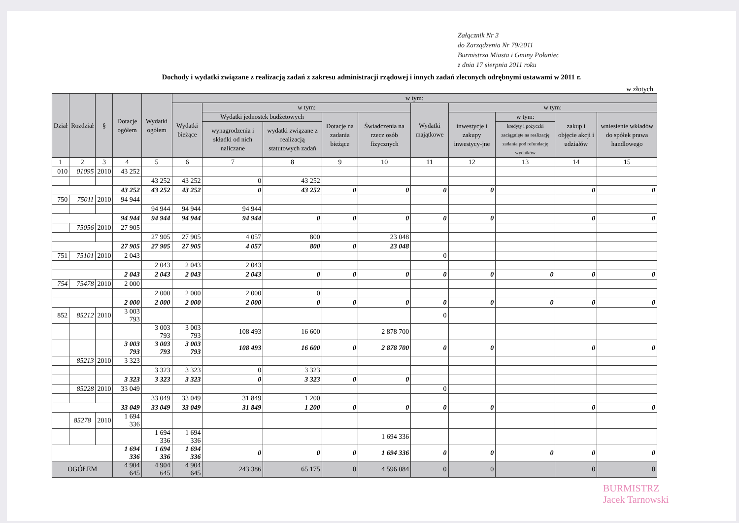Załącznik Nr 3
do Zarządzenia Nr 79/2011
Burmistrza Miasta i Gminy Połaniec
z dnia 17 sierpnia 2011 roku
Dochody i wydatki związane z realizacją zadań z zakresu administracji rządowej i innych zadań zleconych odrębnymi ustawami w 2011 r.
w złotych
| Dział | Rozdział | § | Dotacje ogółem | Wydatki ogółem | w tym: | | | | | | | | | |
| --- | --- | --- | --- | --- | --- | --- | --- | --- | --- | --- | --- | --- | --- | --- |
| | | | | | Wydatki bieżące | w tym: | | | | Wydatki majątkowe | w tym: | | | |
| | | | | | | Wydatki jednostek budżetowych | | Dotacje na zadania bieżące | Świadczenia na rzecz osób fizycznych | | inwestycje i zakupy inwestycy-jne | w tym: | zakup i objęcie akcji i udziałów | wniesienie wkładów do spółek prawa handlowego |
| | | | | | | wynagrodzenia i składki od nich naliczane | wydatki związane z realizacją statutowych zadań | | | | | kredyty i pożyczki zaciągnięte na realizację zadania pod refundację wydatków | | |
| 1 | 2 | 3 | 4 | 5 | 6 | 7 | 8 | 9 | 10 | 11 | 12 | 13 | 14 | 15 |
| 010 | 01095 | 2010 | 43 252 | | | | | | | | | | | |
| | | | | 43 252 | 43 252 | 0 | 43 252 | | | | | | | |
| | | | 43 252 | 43 252 | 43 252 | 0 | 43 252 | 0 | 0 | 0 | 0 | | 0 | 0 |
| 750 | 75011 | 2010 | 94 944 | | | | | | | | | | | |
| | | | | 94 944 | 94 944 | 94 944 | | | | | | | | |
| | | | 94 944 | 94 944 | 94 944 | 94 944 | 0 | 0 | 0 | 0 | 0 | | 0 | 0 |
| | 75056 | 2010 | 27 905 | | | | | | | | | | | |
| | | | | 27 905 | 27 905 | 4 057 | 800 | | 23 048 | | | | | |
| | | | 27 905 | 27 905 | 27 905 | 4 057 | 800 | 0 | 23 048 | | | | | |
| 751 | 75101 | 2010 | 2 043 | | | | | | | 0 | | | | |
| | | | | 2 043 | 2 043 | 2 043 | | | | | | | | |
| | | | 2 043 | 2 043 | 2 043 | 2 043 | 0 | 0 | 0 | 0 | 0 | 0 | 0 | 0 |
| 754 | 75478 | 2010 | 2 000 | | | | | | | | | | | |
| | | | | 2 000 | 2 000 | 2 000 | 0 | | | | | | | |
| | | | 2 000 | 2 000 | 2 000 | 2 000 | 0 | 0 | 0 | 0 | 0 | 0 | 0 | 0 |
| 852 | 85212 | 2010 | 3 003 793 | | | | | | | 0 | | | | |
| | | | | 3 003 793 | 3 003 793 | 108 493 | 16 600 | | 2 878 700 | | | | | |
| | | | 3 003 793 | 3 003 793 | 3 003 793 | 108 493 | 16 600 | 0 | 2 878 700 | 0 | 0 | | 0 | 0 |
| | 85213 | 2010 | 3 323 | | | | | | | | | | | |
| | | | | 3 323 | 3 323 | 0 | 3 323 | | | | | | | |
| | | | 3 323 | 3 323 | 3 323 | 0 | 3 323 | 0 | 0 | | | | | |
| | 85228 | 2010 | 33 049 | | | | | | | 0 | | | | |
| | | | | 33 049 | 33 049 | 31 849 | 1 200 | | | | | | | |
| | | | 33 049 | 33 049 | 33 049 | 31 849 | 1 200 | 0 | 0 | 0 | 0 | | 0 | 0 |
| | 85278 | 2010 | 1 694 336 | | | | | | | | | | | |
| | | | | 1 694 336 | 1 694 336 | | | | 1 694 336 | | | | | |
| | | | 1 694 336 | 1 694 336 | 1 694 336 | 0 | 0 | 0 | 1 694 336 | 0 | 0 | 0 | 0 | 0 |
| OGÓŁEM | | | 4 904 645 | 4 904 645 | 4 904 645 | 243 386 | 65 175 | 0 | 4 596 084 | 0 | 0 | | 0 | 0 |
BURMISTRZ
Jacek Tarnowski